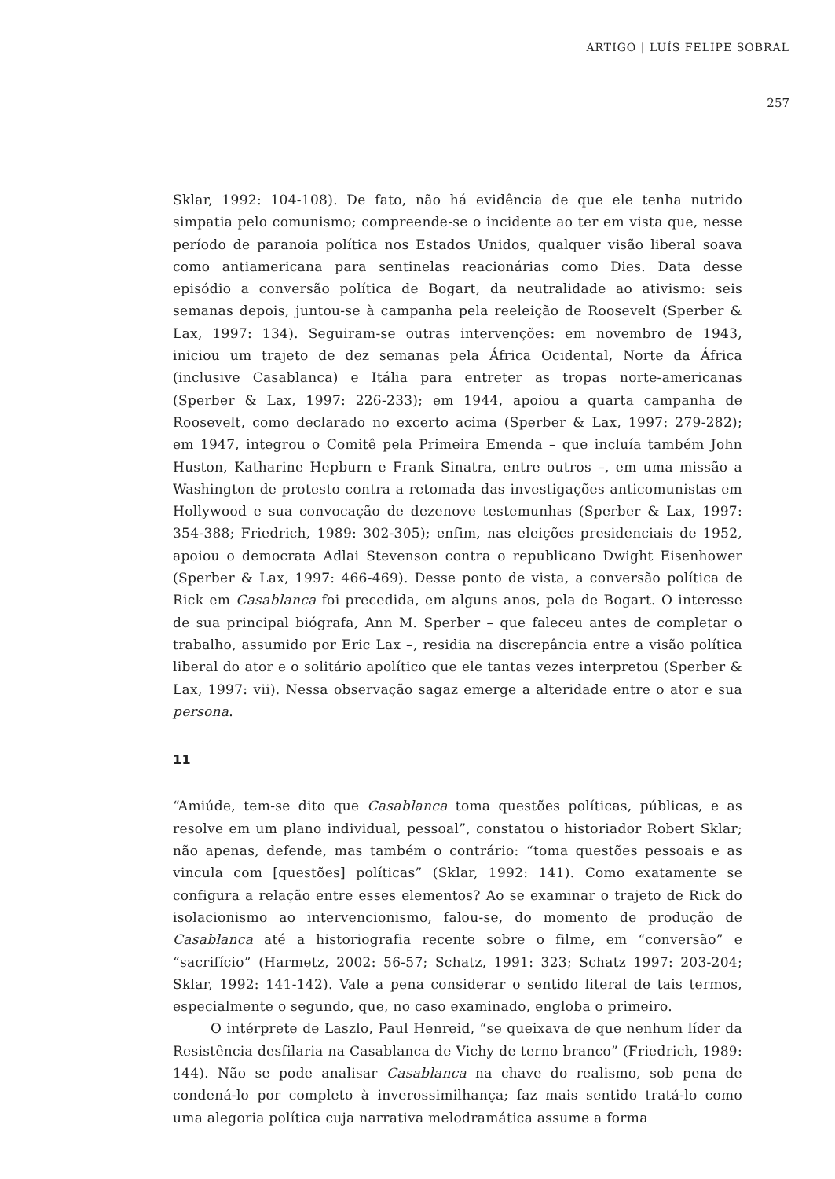ARTIGO | LUÍS FELIPE SOBRAL
257
Sklar, 1992: 104-108). De fato, não há evidência de que ele tenha nutrido simpatia pelo comunismo; compreende-se o incidente ao ter em vista que, nesse período de paranoia política nos Estados Unidos, qualquer visão liberal soava como antiamericana para sentinelas reacionárias como Dies. Data desse episódio a conversão política de Bogart, da neutralidade ao ativismo: seis semanas depois, juntou-se à campanha pela reeleição de Roosevelt (Sperber & Lax, 1997: 134). Seguiram-se outras intervenções: em novembro de 1943, iniciou um trajeto de dez semanas pela África Ocidental, Norte da África (inclusive Casablanca) e Itália para entreter as tropas norte-americanas (Sperber & Lax, 1997: 226-233); em 1944, apoiou a quarta campanha de Roosevelt, como declarado no excerto acima (Sperber & Lax, 1997: 279-282); em 1947, integrou o Comitê pela Primeira Emenda – que incluía também John Huston, Katharine Hepburn e Frank Sinatra, entre outros –, em uma missão a Washington de protesto contra a retomada das investigações anticomunistas em Hollywood e sua convocação de dezenove testemunhas (Sperber & Lax, 1997: 354-388; Friedrich, 1989: 302-305); enfim, nas eleições presidenciais de 1952, apoiou o democrata Adlai Stevenson contra o republicano Dwight Eisenhower (Sperber & Lax, 1997: 466-469). Desse ponto de vista, a conversão política de Rick em Casablanca foi precedida, em alguns anos, pela de Bogart. O interesse de sua principal biógrafa, Ann M. Sperber – que faleceu antes de completar o trabalho, assumido por Eric Lax –, residia na discrepância entre a visão política liberal do ator e o solitário apolítico que ele tantas vezes interpretou (Sperber & Lax, 1997: vii). Nessa observação sagaz emerge a alteridade entre o ator e sua persona.
11
“Amiúde, tem-se dito que Casablanca toma questões políticas, públicas, e as resolve em um plano individual, pessoal”, constatou o historiador Robert Sklar; não apenas, defende, mas também o contrário: “toma questões pessoais e as vincula com [questões] políticas” (Sklar, 1992: 141). Como exatamente se configura a relação entre esses elementos? Ao se examinar o trajeto de Rick do isolacionismo ao intervencionismo, falou-se, do momento de produção de Casablanca até a historiografia recente sobre o filme, em “conversão” e “sacrifício” (Harmetz, 2002: 56-57; Schatz, 1991: 323; Schatz 1997: 203-204; Sklar, 1992: 141-142). Vale a pena considerar o sentido literal de tais termos, especialmente o segundo, que, no caso examinado, engloba o primeiro.
O intérprete de Laszlo, Paul Henreid, “se queixava de que nenhum líder da Resistência desfilaria na Casablanca de Vichy de terno branco” (Friedrich, 1989: 144). Não se pode analisar Casablanca na chave do realismo, sob pena de condená-lo por completo à inverossimilhança; faz mais sentido tratá-lo como uma alegoria política cuja narrativa melodramática assume a forma